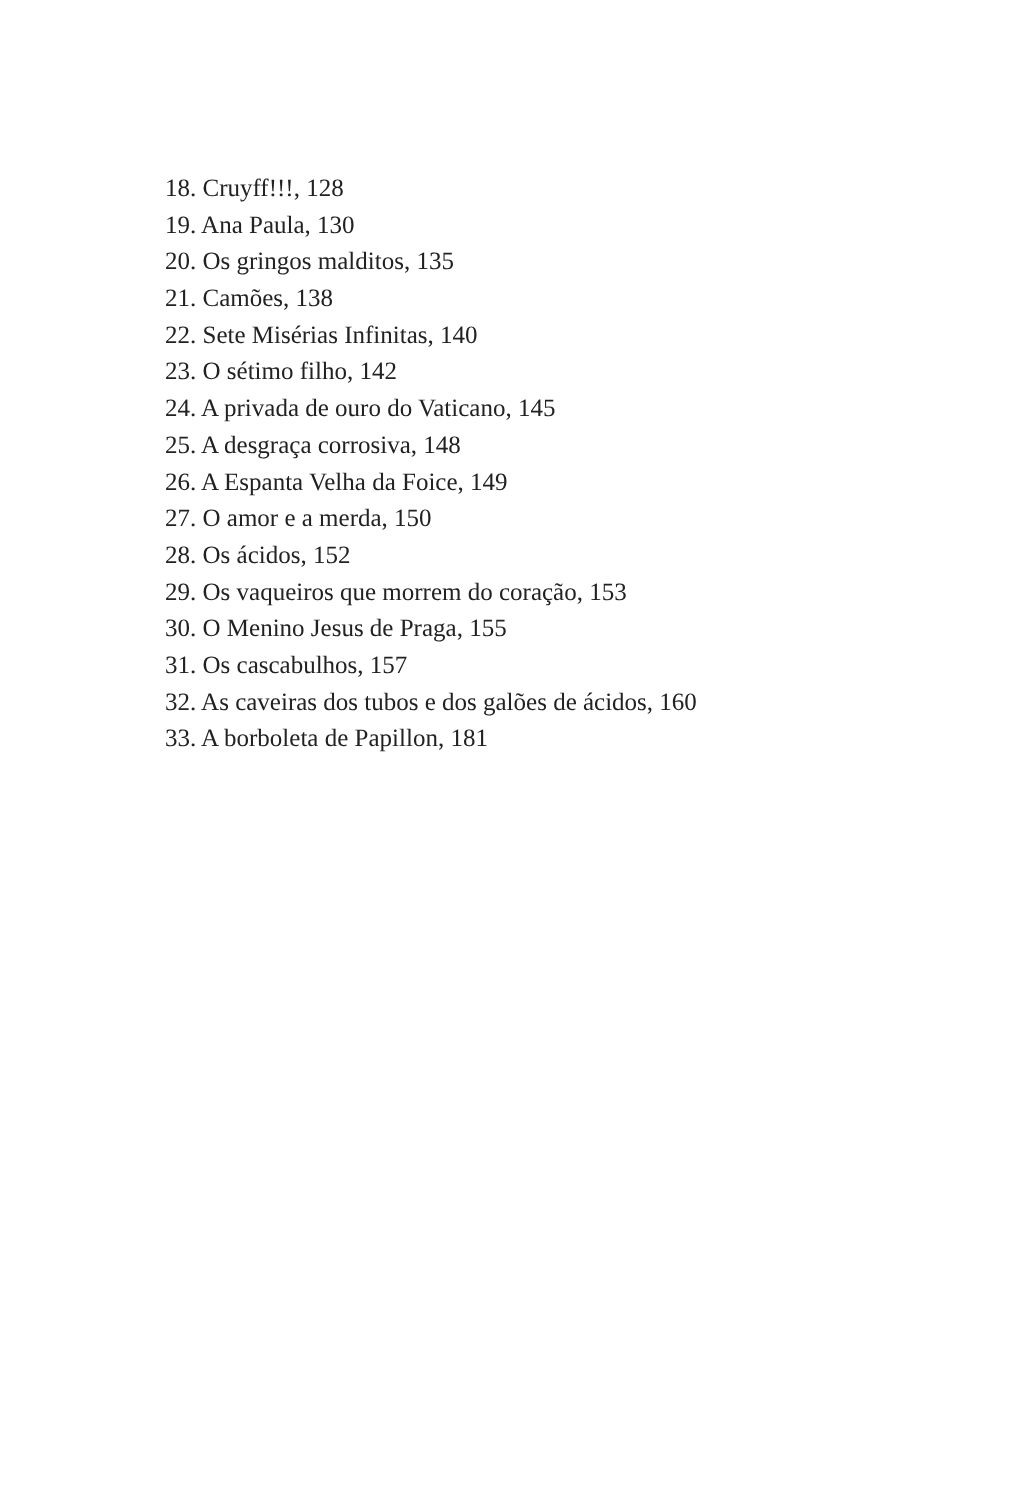18. Cruyff!!!, 128
19. Ana Paula, 130
20. Os gringos malditos, 135
21. Camões, 138
22. Sete Misérias Infinitas, 140
23. O sétimo filho, 142
24. A privada de ouro do Vaticano, 145
25. A desgraça corrosiva, 148
26. A Espanta Velha da Foice, 149
27. O amor e a merda, 150
28. Os ácidos, 152
29. Os vaqueiros que morrem do coração, 153
30. O Menino Jesus de Praga, 155
31. Os cascabulhos, 157
32. As caveiras dos tubos e dos galões de ácidos, 160
33. A borboleta de Papillon, 181